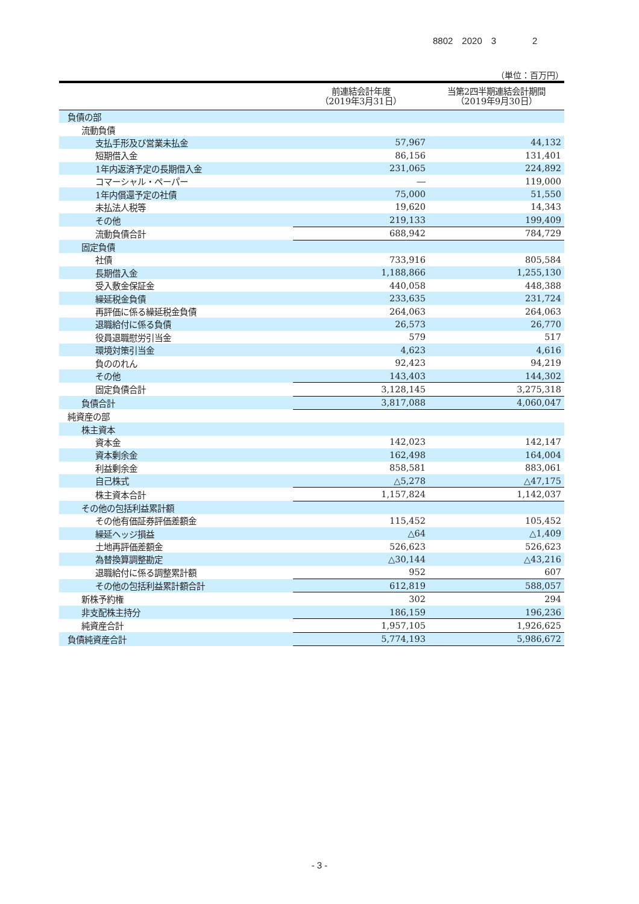8802　2020　3　　　　2
（単位：百万円）
| | 前連結会計年度 （2019年3月31日） | 当第2四半期連結会計期間 （2019年9月30日） |
| --- | --- | --- |
| 負債の部 | | |
| 流動負債 | | |
| 支払手形及び営業未払金 | 57,967 | 44,132 |
| 短期借入金 | 86,156 | 131,401 |
| 1年内返済予定の長期借入金 | 231,065 | 224,892 |
| コマーシャル・ペーパー | ― | 119,000 |
| 1年内償還予定の社債 | 75,000 | 51,550 |
| 未払法人税等 | 19,620 | 14,343 |
| その他 | 219,133 | 199,409 |
| 流動負債合計 | 688,942 | 784,729 |
| 固定負債 | | |
| 社債 | 733,916 | 805,584 |
| 長期借入金 | 1,188,866 | 1,255,130 |
| 受入敷金保証金 | 440,058 | 448,388 |
| 繰延税金負債 | 233,635 | 231,724 |
| 再評価に係る繰延税金負債 | 264,063 | 264,063 |
| 退職給付に係る負債 | 26,573 | 26,770 |
| 役員退職慰労引当金 | 579 | 517 |
| 環境対策引当金 | 4,623 | 4,616 |
| 負ののれん | 92,423 | 94,219 |
| その他 | 143,403 | 144,302 |
| 固定負債合計 | 3,128,145 | 3,275,318 |
| 負債合計 | 3,817,088 | 4,060,047 |
| 純資産の部 | | |
| 株主資本 | | |
| 資本金 | 142,023 | 142,147 |
| 資本剰余金 | 162,498 | 164,004 |
| 利益剰余金 | 858,581 | 883,061 |
| 自己株式 | △5,278 | △47,175 |
| 株主資本合計 | 1,157,824 | 1,142,037 |
| その他の包括利益累計額 | | |
| その他有価証券評価差額金 | 115,452 | 105,452 |
| 繰延ヘッジ損益 | △64 | △1,409 |
| 土地再評価差額金 | 526,623 | 526,623 |
| 為替換算調整勘定 | △30,144 | △43,216 |
| 退職給付に係る調整累計額 | 952 | 607 |
| その他の包括利益累計額合計 | 612,819 | 588,057 |
| 新株予約権 | 302 | 294 |
| 非支配株主持分 | 186,159 | 196,236 |
| 純資産合計 | 1,957,105 | 1,926,625 |
| 負債純資産合計 | 5,774,193 | 5,986,672 |
- 3 -